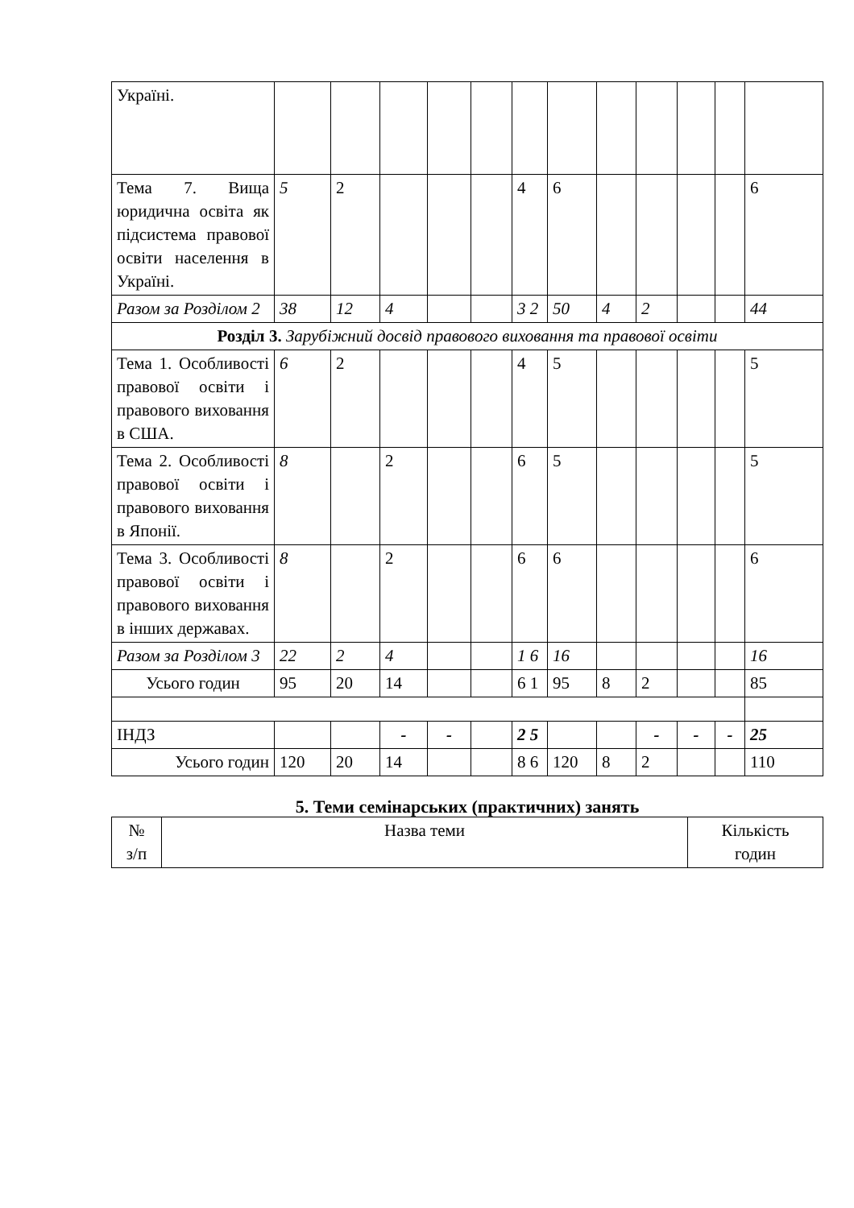| Україні. | | | | | | | | | | | | |
| Тема 7. Вища юридична освіта як підсистема правової освіти населення в Україні. | 5 | 2 | | | | 4 | 6 | | | | | 6 |
| Разом за Розділом 2 | 38 | 12 | 4 | | | 3 2 | 50 | 4 | 2 | | | 44 |
| Розділ 3. Зарубіжний досвід правового виховання та правової освіти | | | | | | | | | | | | |
| Тема 1. Особливості правової освіти і правового виховання в США. | 6 | 2 | | | | 4 | 5 | | | | | 5 |
| Тема 2. Особливості правової освіти і правового виховання в Японії. | 8 | | 2 | | | 6 | 5 | | | | | 5 |
| Тема 3. Особливості правової освіти і правового виховання в інших державах. | 8 | | 2 | | | 6 | 6 | | | | | 6 |
| Разом за Розділом 3 | 22 | 2 | 4 | | | 1 6 | 16 | | | | | 16 |
| Усього годин | 95 | 20 | 14 | | | 6 1 | 95 | 8 | 2 | | | 85 |
| ІНДЗ | | | - | - | | 2 5 | | | - | - | - | 25 |
| Усього годин | 120 | 20 | 14 | | | 8 6 | 120 | 8 | 2 | | | 110 |
5. Теми семінарських (практичних) занять
| № з/п | Назва теми | Кількість годин |